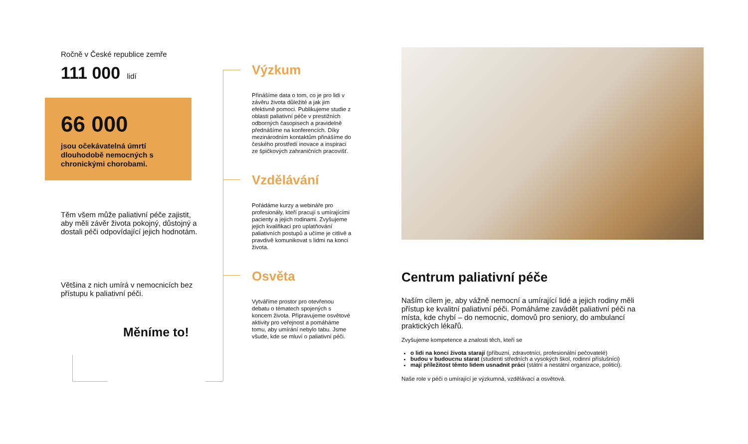Ročně v České republice zemře
111 000 lidí
66 000
jsou očekávatelná úmrtí dlouhodobě nemocných s chronickými chorobami.
Těm všem může paliativní péče zajistit, aby měli závěr života pokojný, důstojný a dostali péči odpovídající jejich hodnotám.
Většina z nich umírá v nemocnicích bez přístupu k paliativní péči.
Měníme to!
Výzkum
Přinášíme data o tom, co je pro lidi v závěru života důležité a jak jim efektivně pomoci. Publikujeme studie z oblasti paliativní péče v prestižních odborných časopisech a pravidelně přednášíme na konferencích. Díky mezinárodním kontaktům přinášíme do českého prostředí inovace a inspiraci ze špičkových zahraničních pracovišť.
Vzdělávání
Pořádáme kurzy a webináře pro profesionály, kteří pracují s umírajícími pacienty a jejich rodinami. Zvyšujeme jejich kvalifikaci pro uplatňování paliativních postupů a učíme je citlivě a pravdivě komunikovat s lidmi na konci života.
Osvěta
Vytváříme prostor pro otevřenou debatu o tématech spojených s koncem života. Připravujeme osvětové aktivity pro veřejnost a pomáháme tomu, aby umírání nebylo tabu. Jsme všude, kde se mluví o paliativní péči.
Centrum paliativní péče
Naším cílem je, aby vážně nemocní a umírající lidé a jejich rodiny měli přístup ke kvalitní paliativní péči. Pomáháme zavádět paliativní péči na místa, kde chybí – do nemocnic, domovů pro seniory, do ambulancí praktických lékařů.
Zvyšujeme kompetence a znalosti těch, kteří se
o lidi na konci života starají (příbuzní, zdravotníci, profesionální pečovatelé)
budou v budoucnu starat (studenti středních a vysokých škol, rodinní příslušníci)
mají příležitost těmto lidem usnadnit práci (státní a nestátní organizace, politici).
Naše role v péči o umírající je výzkumná, vzdělávací a osvětová.